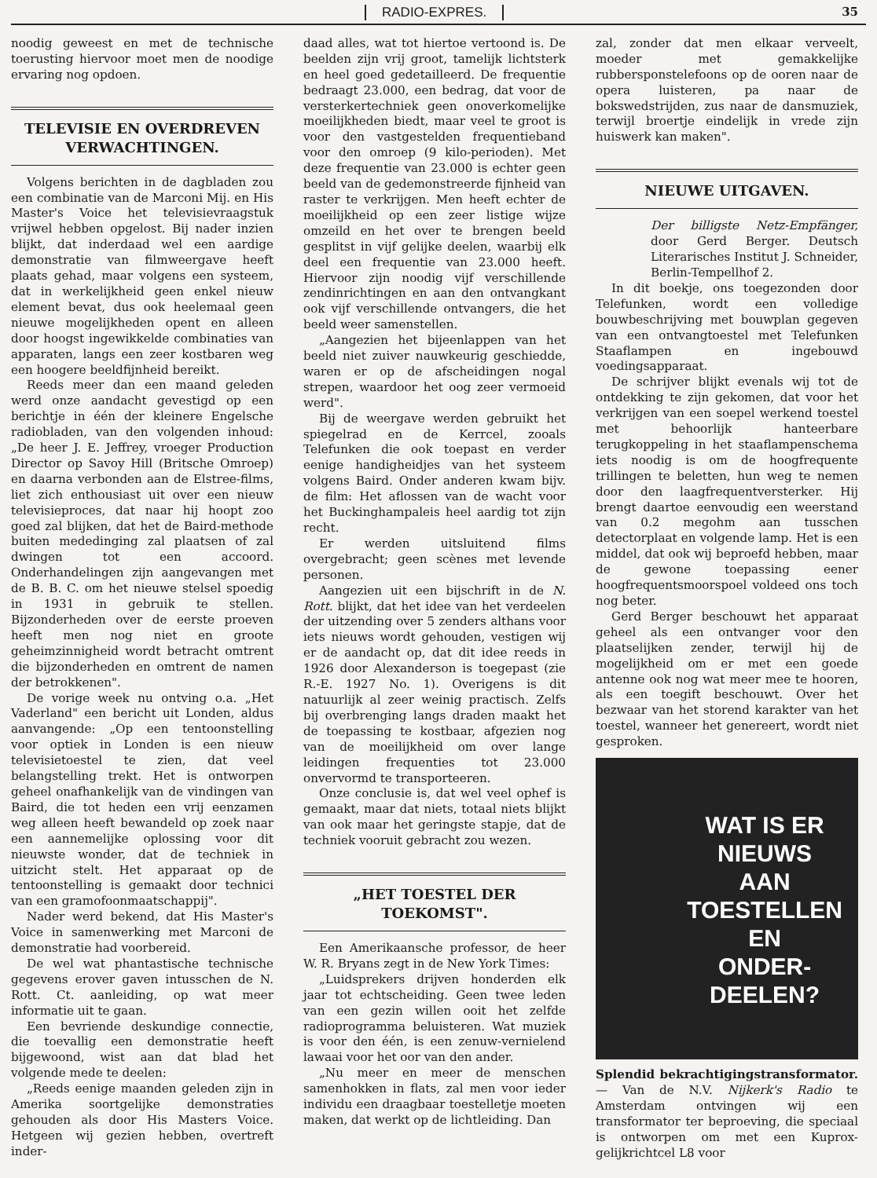RADIO-EXPRES. 35
noodig geweest en met de technische toerusting hiervoor moet men de noodige ervaring nog opdoen.
TELEVISIE EN OVERDREVEN VERWACHTINGEN.
Volgens berichten in de dagbladen zou een combinatie van de Marconi Mij. en His Master's Voice het televisievraagstuk vrijwel hebben opgelost. Bij nader inzien blijkt, dat inderdaad wel een aardige demonstratie van filmweergave heeft plaats gehad, maar volgens een systeem, dat in werkelijkheid geen enkel nieuw element bevat, dus ook heelemaal geen nieuwe mogelijkheden opent en alleen door hoogst ingewikkelde combinaties van apparaten, langs een zeer kostbaren weg een hoogere beeldfijnheid bereikt.
Reeds meer dan een maand geleden werd onze aandacht gevestigd op een berichtje in één der kleinere Engelsche radiobladen, van den volgenden inhoud: „De heer J. E. Jeffrey, vroeger Production Director op Savoy Hill (Britsche Omroep) en daarna verbonden aan de Elstree-films, liet zich enthousiast uit over een nieuw televisieproces, dat naar hij hoopt zoo goed zal blijken, dat het de Baird-methode buiten mededinging zal plaatsen of zal dwingen tot een accoord. Onderhandelingen zijn aangevangen met de B. B. C. om het nieuwe stelsel spoedig in 1931 in gebruik te stellen. Bijzonderheden over de eerste proeven heeft men nog niet en groote geheimzinnigheid wordt betracht omtrent die bijzonderheden en omtrent de namen der betrokkenen".
De vorige week nu ontving o.a. „Het Vaderland" een bericht uit Londen, aldus aanvangende: „Op een tentoonstelling voor optiek in Londen is een nieuw televisietoestel te zien, dat veel belangstelling trekt. Het is ontworpen geheel onafhankelijk van de vindingen van Baird, die tot heden een vrij eenzamen weg alleen heeft bewandeld op zoek naar een aannemelijke oplossing voor dit nieuwste wonder, dat de techniek in uitzicht stelt. Het apparaat op de tentoonstelling is gemaakt door technici van een gramofoonmaatschappij".
Nader werd bekend, dat His Master's Voice in samenwerking met Marconi de demonstratie had voorbereid.
De wel wat phantastische technische gegevens erover gaven intusschen de N. Rott. Ct. aanleiding, op wat meer informatie uit te gaan.
Een bevriende deskundige connectie, die toevallig een demonstratie heeft bijgewoond, wist aan dat blad het volgende mede te deelen:
„Reeds eenige maanden geleden zijn in Amerika soortgelijke demonstraties gehouden als door His Masters Voice. Hetgeen wij gezien hebben, overtreft inder-
daad alles, wat tot hiertoe vertoond is. De beelden zijn vrij groot, tamelijk lichtsterk en heel goed gedetailleerd. De frequentie bedraagt 23.000, een bedrag, dat voor de versterkertechniek geen onoverkomelijke moeilijkheden biedt, maar veel te groot is voor den vastgestelden frequentieband voor den omroep (9 kilo-perioden). Met deze frequentie van 23.000 is echter geen beeld van de gedemonstreerde fijnheid van raster te verkrijgen. Men heeft echter de moeilijkheid op een zeer listige wijze omzeild en het over te brengen beeld gesplitst in vijf gelijke deelen, waarbij elk deel een frequentie van 23.000 heeft. Hiervoor zijn noodig vijf verschillende zendinrichtingen en aan den ontvangkant ook vijf verschillende ontvangers, die het beeld weer samenstellen.
„Aangezien het bijeenlappen van het beeld niet zuiver nauwkeurig geschiedde, waren er op de afscheidingen nogal strepen, waardoor het oog zeer vermoeid werd".
Bij de weergave werden gebruikt het spiegelrad en de Kerrcel, zooals Telefunken die ook toepast en verder eenige handigheidjes van het systeem volgens Baird. Onder anderen kwam bijv. de film: Het aflossen van de wacht voor het Buckinghampaleis heel aardig tot zijn recht.
Er werden uitsluitend films overgebracht; geen scènes met levende personen.
Aangezien uit een bijschrift in de N. Rott. blijkt, dat het idee van het verdeelen der uitzending over 5 zenders althans voor iets nieuws wordt gehouden, vestigen wij er de aandacht op, dat dit idee reeds in 1926 door Alexanderson is toegepast (zie R.-E. 1927 No. 1). Overigens is dit natuurlijk al zeer weinig practisch. Zelfs bij overbrenging langs draden maakt het de toepassing te kostbaar, afgezien nog van de moeilijkheid om over lange leidingen frequenties tot 23.000 onvervormd te transporteeren.
Onze conclusie is, dat wel veel ophef is gemaakt, maar dat niets, totaal niets blijkt van ook maar het geringste stapje, dat de techniek vooruit gebracht zou wezen.
„HET TOESTEL DER TOEKOMST".
Een Amerikaansche professor, de heer W. R. Bryans zegt in de New York Times:
„Luidsprekers drijven honderden elk jaar tot echtscheiding. Geen twee leden van een gezin willen ooit het zelfde radioprogramma beluisteren. Wat muziek is voor den één, is een zenuw-vernielend lawaai voor het oor van den ander.
„Nu meer en meer de menschen samenhokken in flats, zal men voor ieder individu een draagbaar toestelletje moeten maken, dat werkt op de lichtleiding. Dan
zal, zonder dat men elkaar verveelt, moeder met gemakkelijke rubbersponstelefoons op de ooren naar de opera luisteren, pa naar de bokswedstrijden, zus naar de dansmuziek, terwijl broertje eindelijk in vrede zijn huiswerk kan maken".
NIEUWE UITGAVEN.
Der billigste Netz-Empfänger, door Gerd Berger. Deutsch Literarisches Institut J. Schneider, Berlin-Tempellhof 2.
In dit boekje, ons toegezonden door Telefunken, wordt een volledige bouwbeschrijving met bouwplan gegeven van een ontvangtoestel met Telefunken Staaflampen en ingebouwd voedingsapparaat.
De schrijver blijkt evenals wij tot de ontdekking te zijn gekomen, dat voor het verkrijgen van een soepel werkend toestel met behoorlijk hanteerbare terugkoppeling in het staaflampenschema iets noodig is om de hoogfrequente trillingen te beletten, hun weg te nemen door den laagfrequentversterker. Hij brengt daartoe eenvoudig een weerstand van 0.2 megohm aan tusschen detectorplaat en volgende lamp. Het is een middel, dat ook wij beproefd hebben, maar de gewone toepassing eener hoogfrequentsmoorspoel voldeed ons toch nog beter.
Gerd Berger beschouwt het apparaat geheel als een ontvanger voor den plaatselijken zender, terwijl hij de mogelijkheid om er met een goede antenne ook nog wat meer mee te hooren, als een toegift beschouwt. Over het bezwaar van het storend karakter van het toestel, wanneer het genereert, wordt niet gesproken.
WAT IS ER
NIEUWS
AAN
TOESTELLEN
EN
ONDER-
DEELEN?
Splendid bekrachtigingstransformator. — Van de N.V. Nijkerk's Radio te Amsterdam ontvingen wij een transformator ter beproeving, die speciaal is ontworpen om met een Kuprox-gelijkrichtcel L8 voor